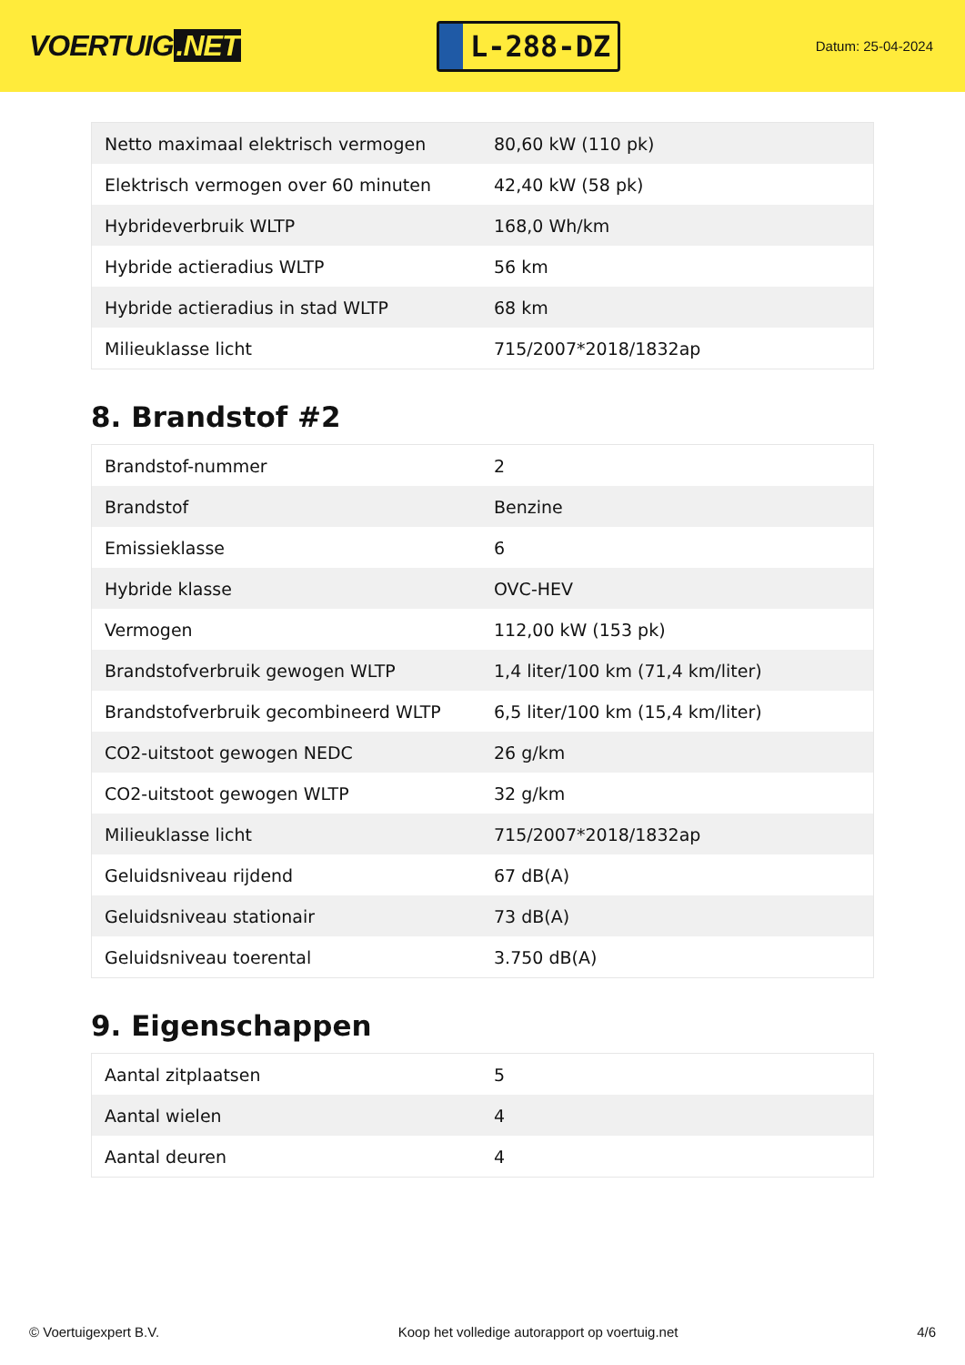VOERTUIG.NET
L-288-DZ
Datum: 25-04-2024
| Netto maximaal elektrisch vermogen | 80,60 kW (110 pk) |
| Elektrisch vermogen over 60 minuten | 42,40 kW (58 pk) |
| Hybrideverbruik WLTP | 168,0 Wh/km |
| Hybride actieradius WLTP | 56 km |
| Hybride actieradius in stad WLTP | 68 km |
| Milieuklasse licht | 715/2007*2018/1832ap |
8. Brandstof #2
| Brandstof-nummer | 2 |
| Brandstof | Benzine |
| Emissieklasse | 6 |
| Hybride klasse | OVC-HEV |
| Vermogen | 112,00 kW (153 pk) |
| Brandstofverbruik gewogen WLTP | 1,4 liter/100 km (71,4 km/liter) |
| Brandstofverbruik gecombineerd WLTP | 6,5 liter/100 km (15,4 km/liter) |
| CO2-uitstoot gewogen NEDC | 26 g/km |
| CO2-uitstoot gewogen WLTP | 32 g/km |
| Milieuklasse licht | 715/2007*2018/1832ap |
| Geluidsniveau rijdend | 67 dB(A) |
| Geluidsniveau stationair | 73 dB(A) |
| Geluidsniveau toerental | 3.750 dB(A) |
9. Eigenschappen
| Aantal zitplaatsen | 5 |
| Aantal wielen | 4 |
| Aantal deuren | 4 |
© Voertuigexpert B.V. Koop het volledige autorapport op voertuig.net 4/6